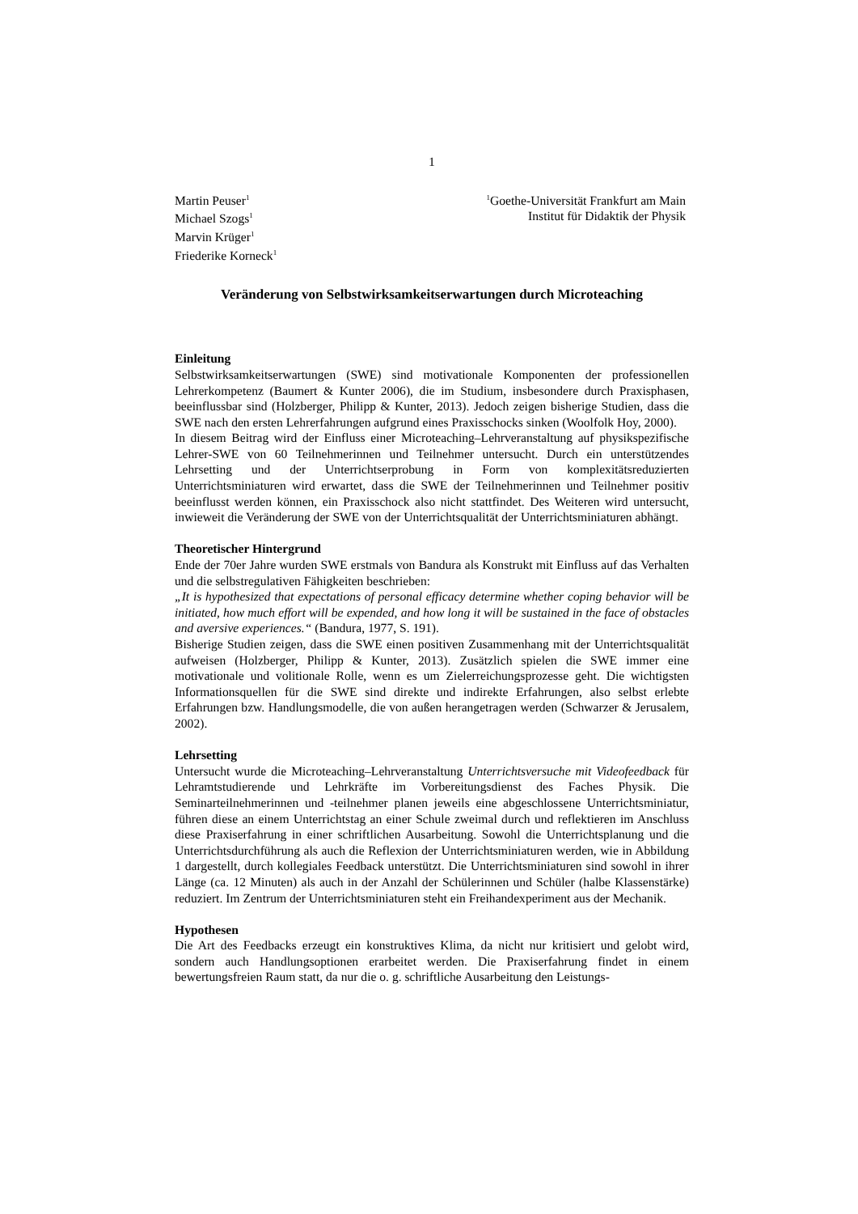1
Martin Peuser<sup>1</sup>
Michael Szogs<sup>1</sup>
Marvin Krüger<sup>1</sup>
Friederike Korneck<sup>1</sup>
<sup>1</sup> Goethe-Universität Frankfurt am Main
Institut für Didaktik der Physik
Veränderung von Selbstwirksamkeitserwartungen durch Microteaching
Einleitung
Selbstwirksamkeitserwartungen (SWE) sind motivationale Komponenten der professionellen Lehrerkompetenz (Baumert & Kunter 2006), die im Studium, insbesondere durch Praxisphasen, beeinflussbar sind (Holzberger, Philipp & Kunter, 2013). Jedoch zeigen bisherige Studien, dass die SWE nach den ersten Lehrerfahrungen aufgrund eines Praxisschocks sinken (Woolfolk Hoy, 2000).
In diesem Beitrag wird der Einfluss einer Microteaching–Lehrveranstaltung auf physikspezifische Lehrer-SWE von 60 Teilnehmerinnen und Teilnehmer untersucht. Durch ein unterstützendes Lehrsetting und der Unterrichtserprobung in Form von komplexitätsreduzierten Unterrichtsminiaturen wird erwartet, dass die SWE der Teilnehmerinnen und Teilnehmer positiv beeinflusst werden können, ein Praxisschock also nicht stattfindet. Des Weiteren wird untersucht, inwieweit die Veränderung der SWE von der Unterrichtsqualität der Unterrichtsminiaturen abhängt.
Theoretischer Hintergrund
Ende der 70er Jahre wurden SWE erstmals von Bandura als Konstrukt mit Einfluss auf das Verhalten und die selbstregulativen Fähigkeiten beschrieben:
„It is hypothesized that expectations of personal efficacy determine whether coping behavior will be initiated, how much effort will be expended, and how long it will be sustained in the face of obstacles and aversive experiences.“ (Bandura, 1977, S. 191).
Bisherige Studien zeigen, dass die SWE einen positiven Zusammenhang mit der Unterrichtsqualität aufweisen (Holzberger, Philipp & Kunter, 2013). Zusätzlich spielen die SWE immer eine motivationale und volitionale Rolle, wenn es um Zielerreichungsprozesse geht. Die wichtigsten Informationsquellen für die SWE sind direkte und indirekte Erfahrungen, also selbst erlebte Erfahrungen bzw. Handlungsmodelle, die von außen herangetragen werden (Schwarzer & Jerusalem, 2002).
Lehrsetting
Untersucht wurde die Microteaching–Lehrveranstaltung Unterrichtsversuche mit Videofeedback für Lehramtstudierende und Lehrkräfte im Vorbereitungsdienst des Faches Physik. Die Seminarteilnehmerinnen und -teilnehmer planen jeweils eine abgeschlossene Unterrichtsminiatur, führen diese an einem Unterrichtstag an einer Schule zweimal durch und reflektieren im Anschluss diese Praxiserfahrung in einer schriftlichen Ausarbeitung. Sowohl die Unterrichtsplanung und die Unterrichtsdurchführung als auch die Reflexion der Unterrichtsminiaturen werden, wie in Abbildung 1 dargestellt, durch kollegiales Feedback unterstützt. Die Unterrichtsminiaturen sind sowohl in ihrer Länge (ca. 12 Minuten) als auch in der Anzahl der Schülerinnen und Schüler (halbe Klassenstärke) reduziert. Im Zentrum der Unterrichtsminiaturen steht ein Freihandexperiment aus der Mechanik.
Hypothesen
Die Art des Feedbacks erzeugt ein konstruktives Klima, da nicht nur kritisiert und gelobt wird, sondern auch Handlungsoptionen erarbeitet werden. Die Praxiserfahrung findet in einem bewertungsfreien Raum statt, da nur die o. g. schriftliche Ausarbeitung den Leistungs-